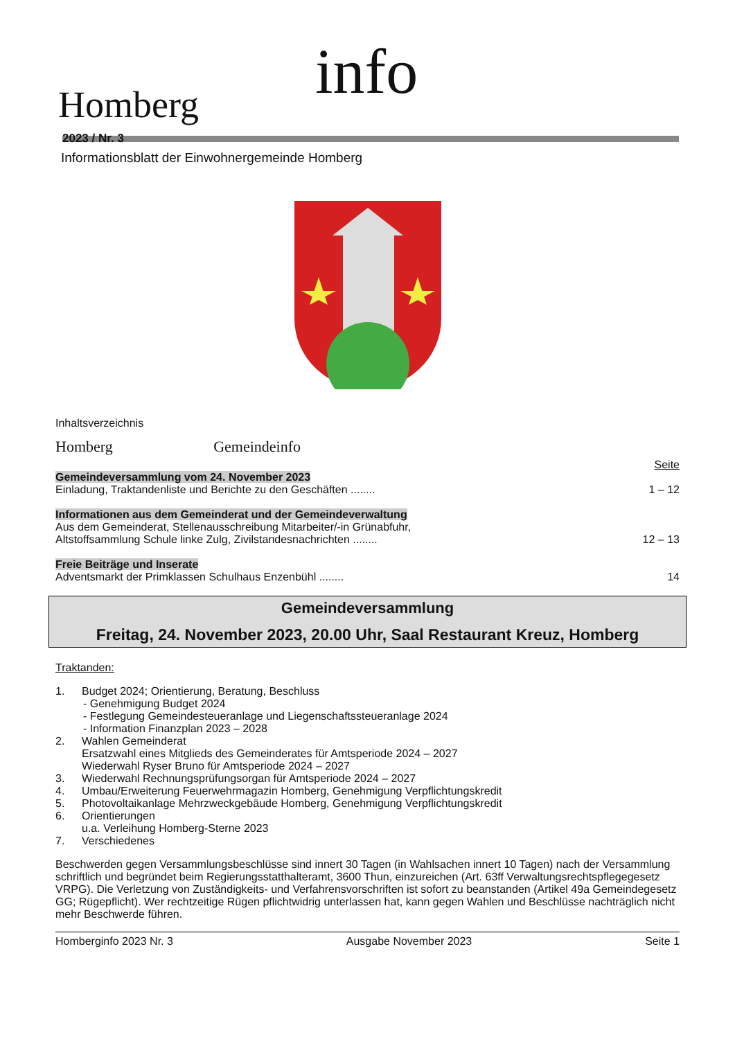Homberg info
2023 / Nr. 3
Informationsblatt der Einwohnergemeinde Homberg
Inhaltsverzeichnis
Homberg Gemeindeinfo
Seite
Gemeindeversammlung vom 24. November 2023
Einladung, Traktandenliste und Berichte zu den Geschäften ........ 1 – 12
Informationen aus dem Gemeinderat und der Gemeindeverwaltung
Aus dem Gemeinderat, Stellenausschreibung Mitarbeiter/-in Grünabfuhr,
Altstoffsammlung Schule linke Zulg, Zivilstandesnachrichten ........ 12 – 13
Freie Beiträge und Inserate
Adventsmarkt der Primklassen Schulhaus Enzenbühl ........ 14
Gemeindeversammlung
Freitag, 24. November 2023, 20.00 Uhr, Saal Restaurant Kreuz, Homberg
Traktanden:
1. Budget 2024; Orientierung, Beratung, Beschluss
- Genehmigung Budget 2024
- Festlegung Gemeindesteueranlage und Liegenschaftssteueranlage 2024
- Information Finanzplan 2023 – 2028
2. Wahlen Gemeinderat
Ersatzwahl eines Mitglieds des Gemeinderates für Amtsperiode 2024 – 2027
Wiederwahl Ryser Bruno für Amtsperiode 2024 – 2027
3. Wiederwahl Rechnungsprüfungsorgan für Amtsperiode 2024 – 2027
4. Umbau/Erweiterung Feuerwehrmagazin Homberg, Genehmigung Verpflichtungskredit
5. Photovoltaikanlage Mehrzweckgebäude Homberg, Genehmigung Verpflichtungskredit
6. Orientierungen
u.a. Verleihung Homberg-Sterne 2023
7. Verschiedenes
Beschwerden gegen Versammlungsbeschlüsse sind innert 30 Tagen (in Wahlsachen innert 10 Tagen) nach der Versammlung schriftlich und begründet beim Regierungsstatthalteramt, 3600 Thun, einzureichen (Art. 63ff Verwaltungsrechtspflegegesetz VRPG). Die Verletzung von Zuständigkeits- und Verfahrensvorschriften ist sofort zu beanstanden (Artikel 49a Gemeindegesetz GG; Rügepflicht). Wer rechtzeitige Rügen pflichtwidrig unterlassen hat, kann gegen Wahlen und Beschlüsse nachträglich nicht mehr Beschwerde führen.
Homberginfo 2023 Nr. 3 Ausgabe November 2023 Seite 1